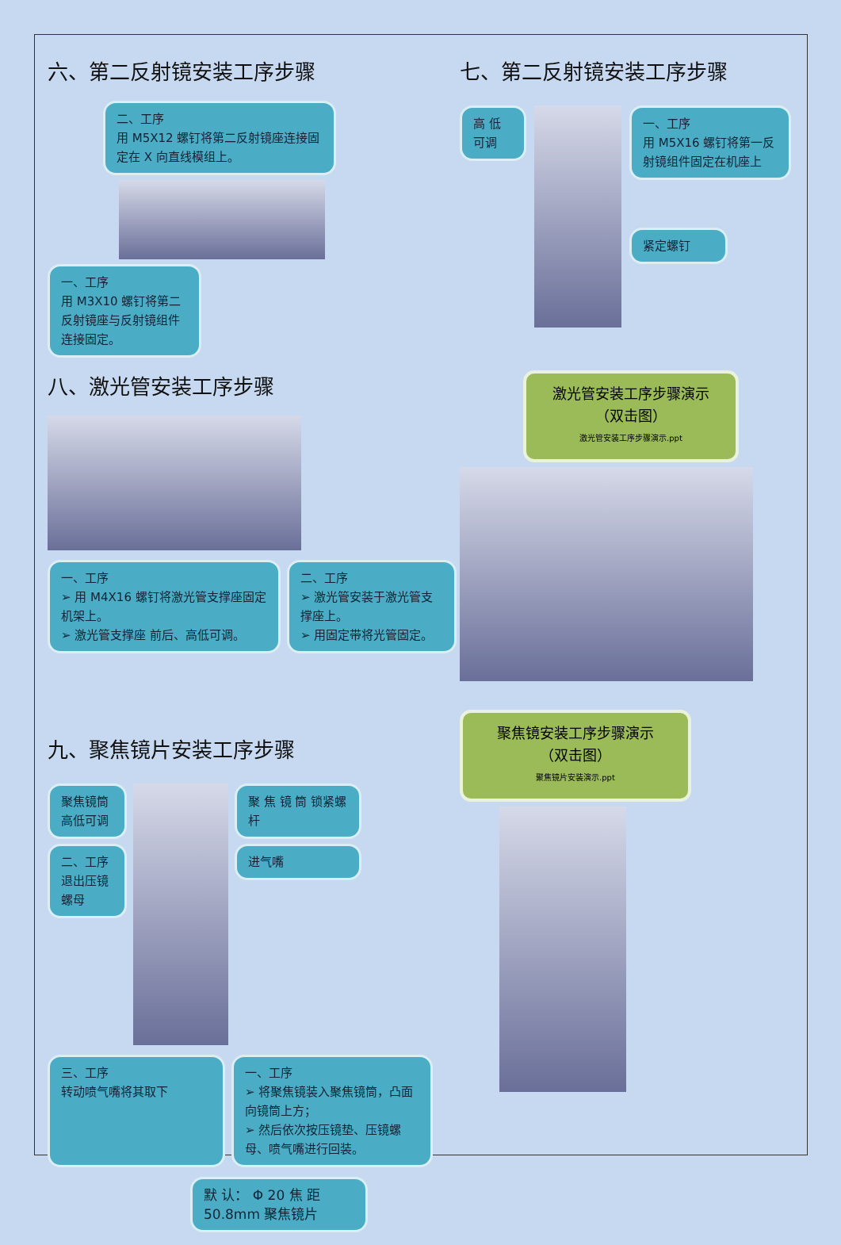六、第二反射镜安装工序步骤
二、工序
用 M5X12 螺钉将第二反射镜座连接固定在 X 向直线模组上。
一、工序
用 M3X10 螺钉将第二反射镜座与反射镜组件连接固定。
七、第二反射镜安装工序步骤
高 低 可调
一、工序
用 M5X16 螺钉将第一反射镜组件固定在机座上
紧定螺钉
八、激光管安装工序步骤
一、工序
➢ 用 M4X16 螺钉将激光管支撑座固定机架上。
➢ 激光管支撑座 前后、高低可调。
二、工序
➢ 激光管安装于激光管支撑座上。
➢ 用固定带将光管固定。
激光管安装工序步骤演示
（双击图）
激光管安装工序步骤演示.ppt
九、聚焦镜片安装工序步骤
聚焦镜筒高低可调
二、工序
退出压镜螺母
聚 焦 镜 筒 锁紧螺杆
进气嘴
三、工序
转动喷气嘴将其取下
一、工序
➢ 将聚焦镜装入聚焦镜筒，凸面向镜筒上方；
➢ 然后依次按压镜垫、压镜螺母、喷气嘴进行回装。
默 认： Φ 20 焦 距 50.8mm 聚焦镜片
聚焦镜安装工序步骤演示
（双击图）
聚焦镜片安装演示.ppt